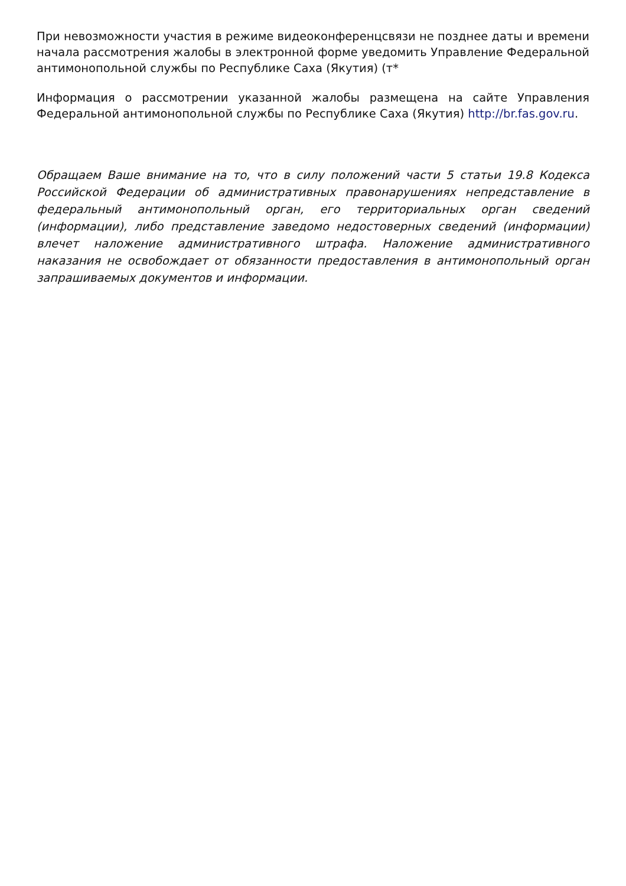При невозможности участия в режиме видеоконференцсвязи не позднее даты и времени начала рассмотрения жалобы в электронной форме уведомить Управление Федеральной антимонопольной службы по Республике Саха (Якутия) (т*
Информация о рассмотрении указанной жалобы размещена на сайте Управления Федеральной антимонопольной службы по Республике Саха (Якутия) http://br.fas.gov.ru.
Обращаем Ваше внимание на то, что в силу положений части 5 статьи 19.8 Кодекса Российской Федерации об административных правонарушениях непредставление в федеральный антимонопольный орган, его территориальных орган сведений (информации), либо представление заведомо недостоверных сведений (информации) влечет наложение административного штрафа. Наложение административного наказания не освобождает от обязанности предоставления в антимонопольный орган запрашиваемых документов и информации.